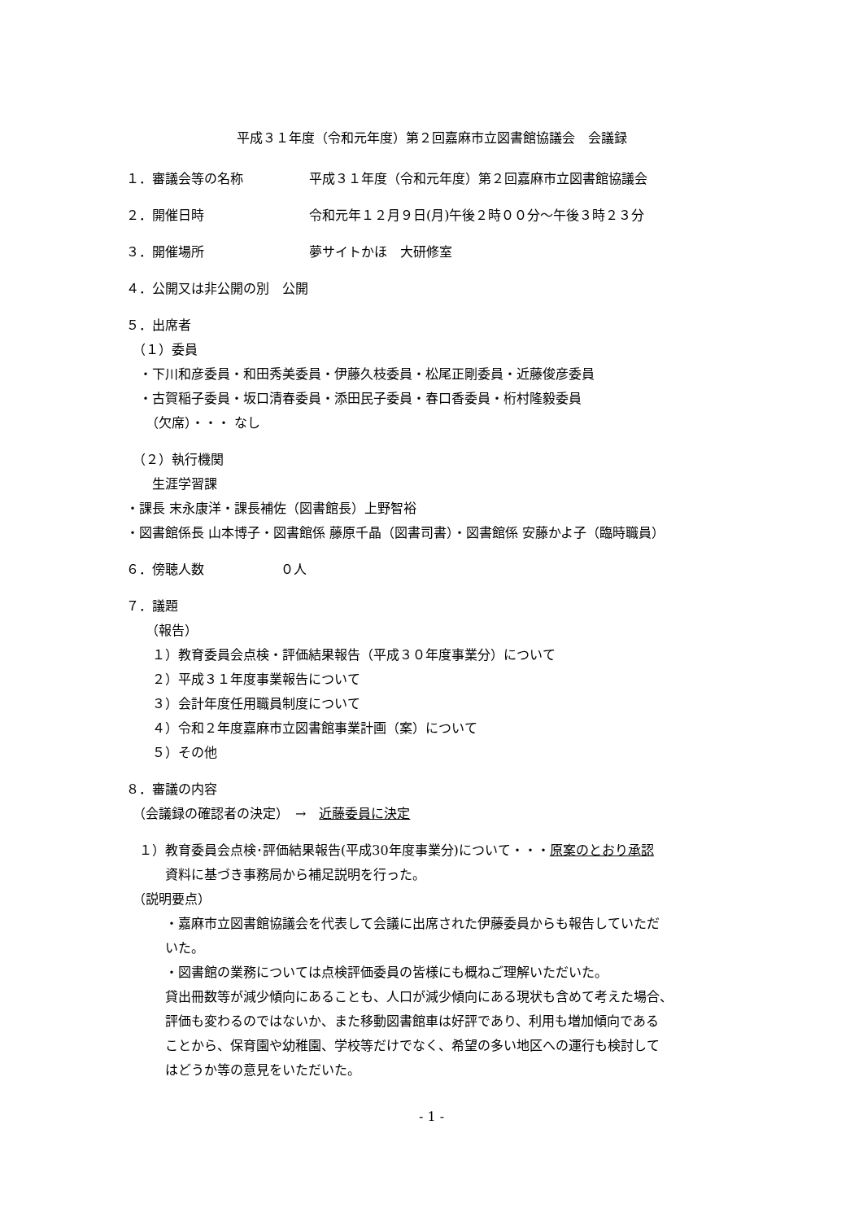平成３１年度（令和元年度）第２回嘉麻市立図書館協議会　会議録
１．審議会等の名称 平成３１年度（令和元年度）第２回嘉麻市立図書館協議会
２．開催日時 令和元年１２月９日(月)午後２時００分～午後３時２３分
３．開催場所 夢サイトかほ　大研修室
４．公開又は非公開の別　公開
５．出席者
　（１）委員
　・下川和彦委員・和田秀美委員・伊藤久枝委員・松尾正剛委員・近藤俊彦委員
　・古賀稲子委員・坂口清春委員・添田民子委員・春口香委員・桁村隆毅委員
　　（欠席）・・・ なし
　（２）執行機関
　　生涯学習課
・課長 末永康洋・課長補佐（図書館長）上野智裕
・図書館係長 山本博子・図書館係 藤原千晶（図書司書）・図書館係 安藤かよ子（臨時職員）
６．傍聴人数 ０人
７．議題
　　（報告）
　　１）教育委員会点検・評価結果報告（平成３０年度事業分）について
　　２）平成３１年度事業報告について
　　３）会計年度任用職員制度について
　　４）令和２年度嘉麻市立図書館事業計画（案）について
　　５）その他
８．審議の内容
　（会議録の確認者の決定）　→　近藤委員に決定
　１）教育委員会点検･評価結果報告(平成30年度事業分)について・・・原案のとおり承認
　　　資料に基づき事務局から補足説明を行った。
　（説明要点）
　　　・嘉麻市立図書館協議会を代表して会議に出席された伊藤委員からも報告していただ
　　　いた。
　　　・図書館の業務については点検評価委員の皆様にも概ねご理解いただいた。
　　　貸出冊数等が減少傾向にあることも、人口が減少傾向にある現状も含めて考えた場合、
　　　評価も変わるのではないか、また移動図書館車は好評であり、利用も増加傾向である
　　　ことから、保育園や幼稚園、学校等だけでなく、希望の多い地区への運行も検討して
　　　はどうか等の意見をいただいた。
- 1 -